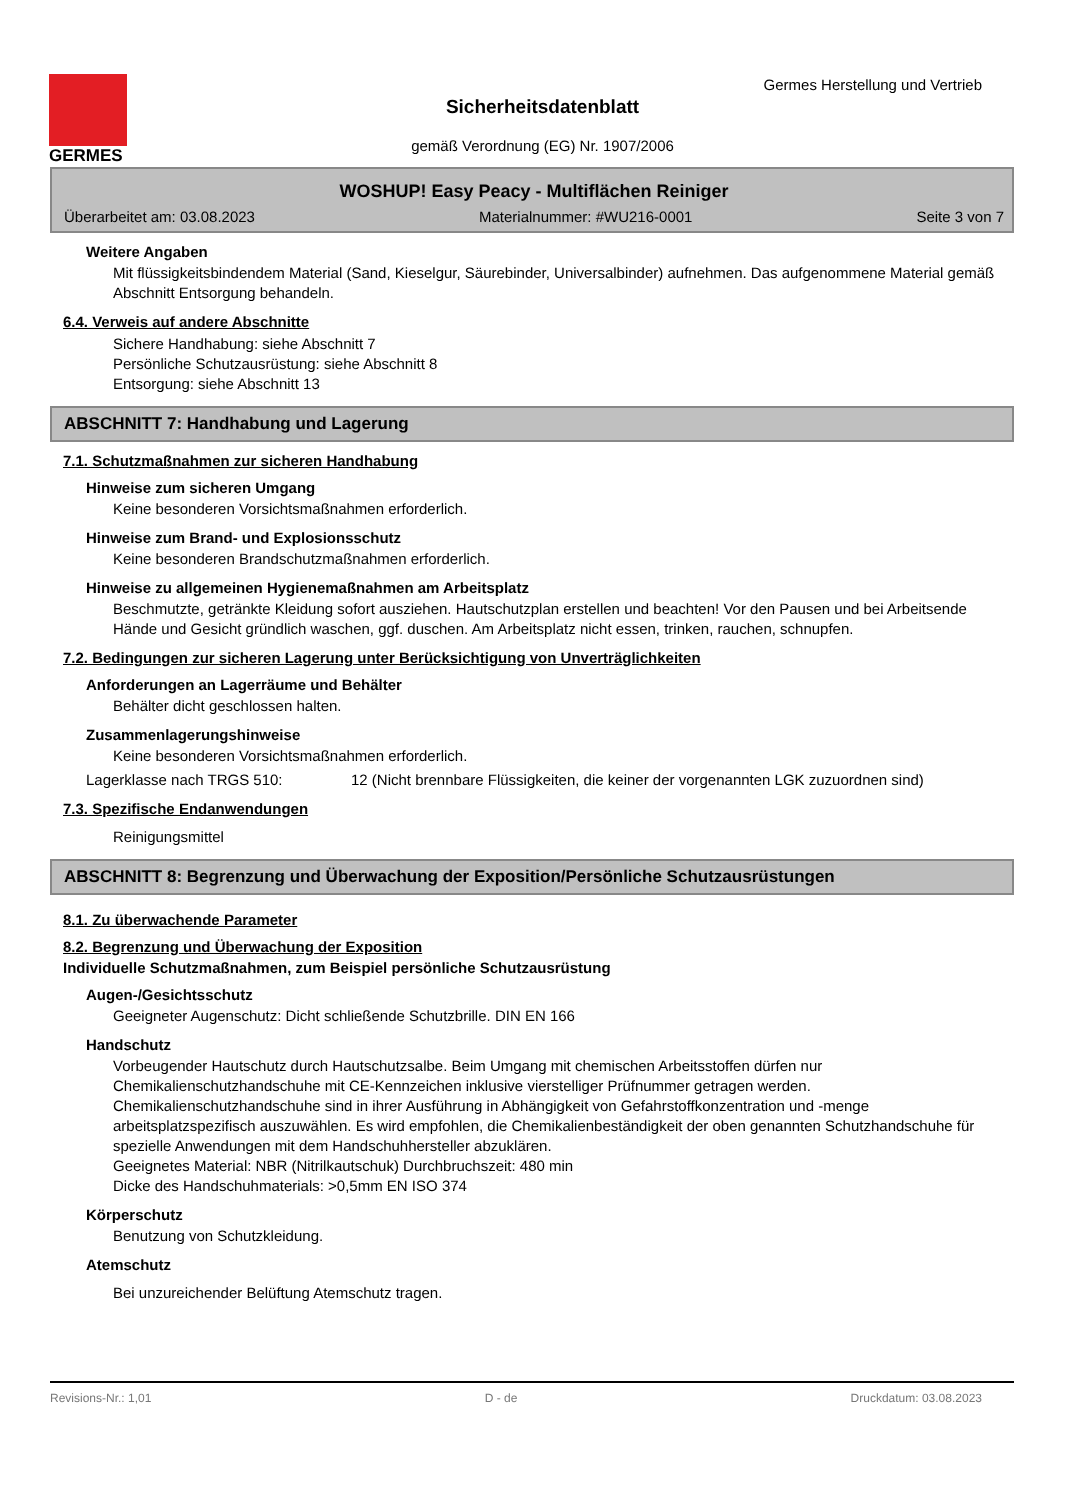GERMES
Germes Herstellung und Vertrieb
Sicherheitsdatenblatt
gemäß Verordnung (EG) Nr. 1907/2006
WOSHUP! Easy Peacy - Multiflächen Reiniger
Überarbeitet am: 03.08.2023 Materialnummer: #WU216-0001 Seite 3 von 7
Weitere Angaben
Mit flüssigkeitsbindendem Material (Sand, Kieselgur, Säurebinder, Universalbinder) aufnehmen. Das aufgenommene Material gemäß Abschnitt Entsorgung behandeln.
6.4. Verweis auf andere Abschnitte
Sichere Handhabung: siehe Abschnitt 7
Persönliche Schutzausrüstung: siehe Abschnitt 8
Entsorgung: siehe Abschnitt 13
ABSCHNITT 7: Handhabung und Lagerung
7.1. Schutzmaßnahmen zur sicheren Handhabung
Hinweise zum sicheren Umgang
Keine besonderen Vorsichtsmaßnahmen erforderlich.
Hinweise zum Brand- und Explosionsschutz
Keine besonderen Brandschutzmaßnahmen erforderlich.
Hinweise zu allgemeinen Hygienemaßnahmen am Arbeitsplatz
Beschmutzte, getränkte Kleidung sofort ausziehen. Hautschutzplan erstellen und beachten! Vor den Pausen und bei Arbeitsende Hände und Gesicht gründlich waschen, ggf. duschen. Am Arbeitsplatz nicht essen, trinken, rauchen, schnupfen.
7.2. Bedingungen zur sicheren Lagerung unter Berücksichtigung von Unverträglichkeiten
Anforderungen an Lagerräume und Behälter
Behälter dicht geschlossen halten.
Zusammenlagerungshinweise
Keine besonderen Vorsichtsmaßnahmen erforderlich.
Lagerklasse nach TRGS 510: 12 (Nicht brennbare Flüssigkeiten, die keiner der vorgenannten LGK zuzuordnen sind)
7.3. Spezifische Endanwendungen
Reinigungsmittel
ABSCHNITT 8: Begrenzung und Überwachung der Exposition/Persönliche Schutzausrüstungen
8.1. Zu überwachende Parameter
8.2. Begrenzung und Überwachung der Exposition
Individuelle Schutzmaßnahmen, zum Beispiel persönliche Schutzausrüstung
Augen-/Gesichtsschutz
Geeigneter Augenschutz: Dicht schließende Schutzbrille. DIN EN 166
Handschutz
Vorbeugender Hautschutz durch Hautschutzsalbe. Beim Umgang mit chemischen Arbeitsstoffen dürfen nur Chemikalienschutzhandschuhe mit CE-Kennzeichen inklusive vierstelliger Prüfnummer getragen werden. Chemikalienschutzhandschuhe sind in ihrer Ausführung in Abhängigkeit von Gefahrstoffkonzentration und -menge arbeitsplatzspezifisch auszuwählen. Es wird empfohlen, die Chemikalienbeständigkeit der oben genannten Schutzhandschuhe für spezielle Anwendungen mit dem Handschuhhersteller abzuklären.
Geeignetes Material: NBR (Nitrilkautschuk) Durchbruchszeit: 480 min
Dicke des Handschuhmaterials: >0,5mm EN ISO 374
Körperschutz
Benutzung von Schutzkleidung.
Atemschutz
Bei unzureichender Belüftung Atemschutz tragen.
Revisions-Nr.: 1,01 D - de Druckdatum: 03.08.2023